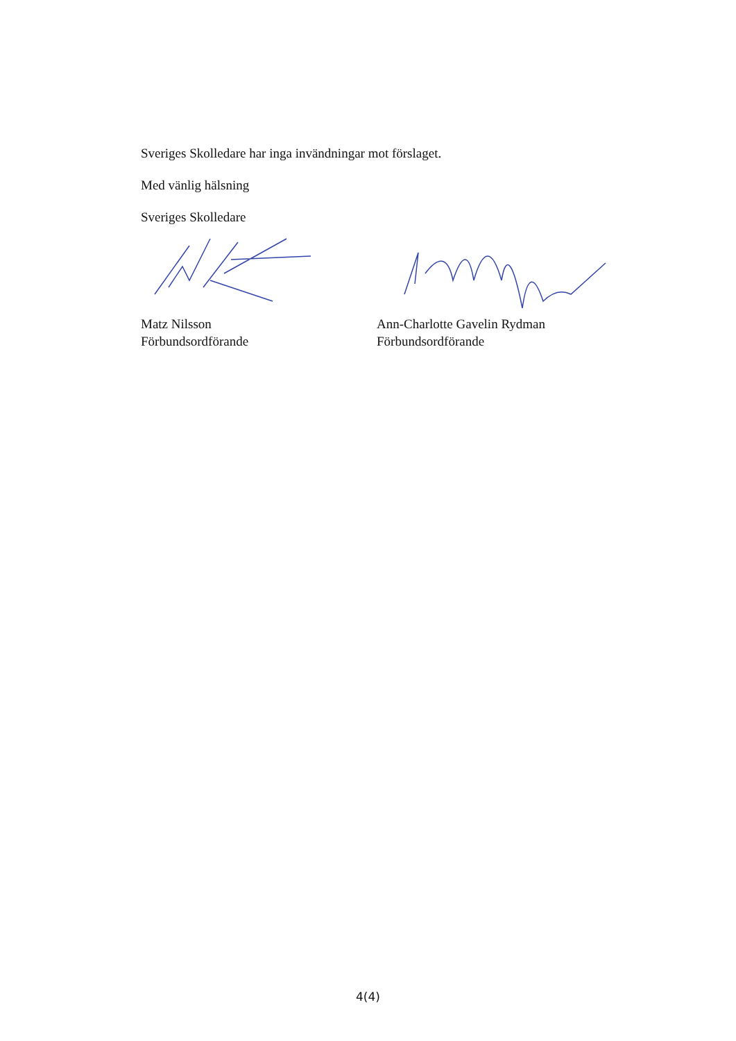Sveriges Skolledare har inga invändningar mot förslaget.
Med vänlig hälsning
Sveriges Skolledare
Matz Nilsson
Förbundsordförande
Ann-Charlotte Gavelin Rydman
Förbundsordförande
4(4)